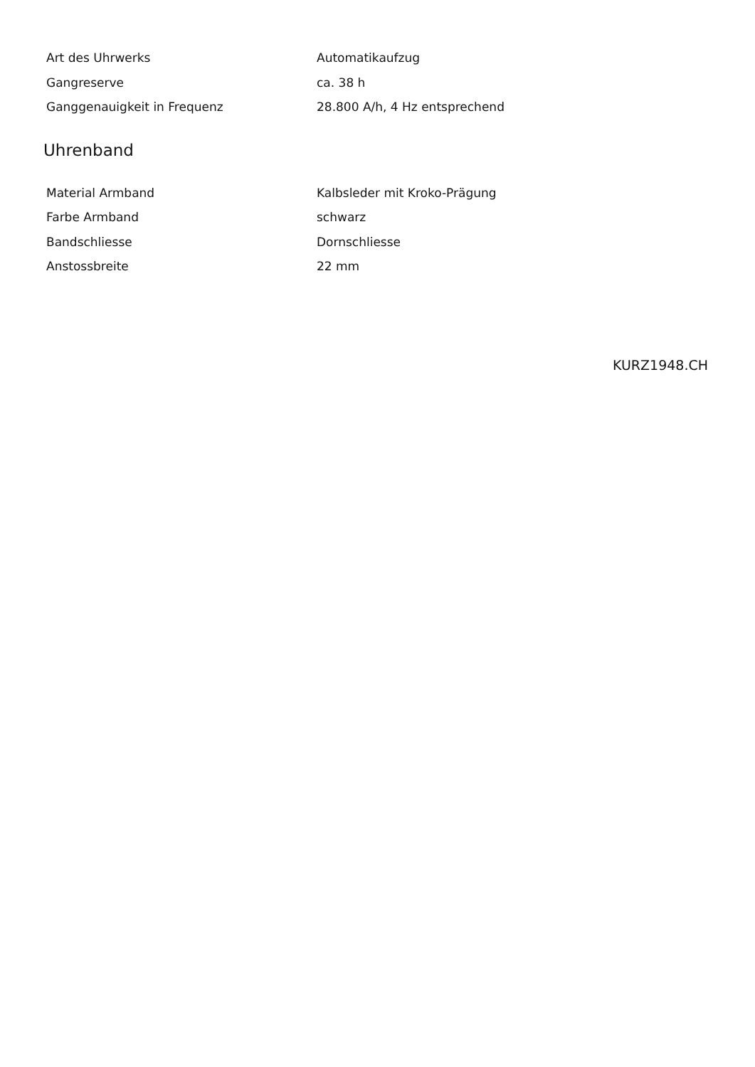| Art des Uhrwerks | Automatikaufzug |
| Gangreserve | ca. 38 h |
| Ganggenauigkeit in Frequenz | 28.800 A/h, 4 Hz entsprechend |
Uhrenband
| Material Armband | Kalbsleder mit Kroko-Prägung |
| Farbe Armband | schwarz |
| Bandschliesse | Dornschliesse |
| Anstossbreite | 22 mm |
KURZ1948.CH